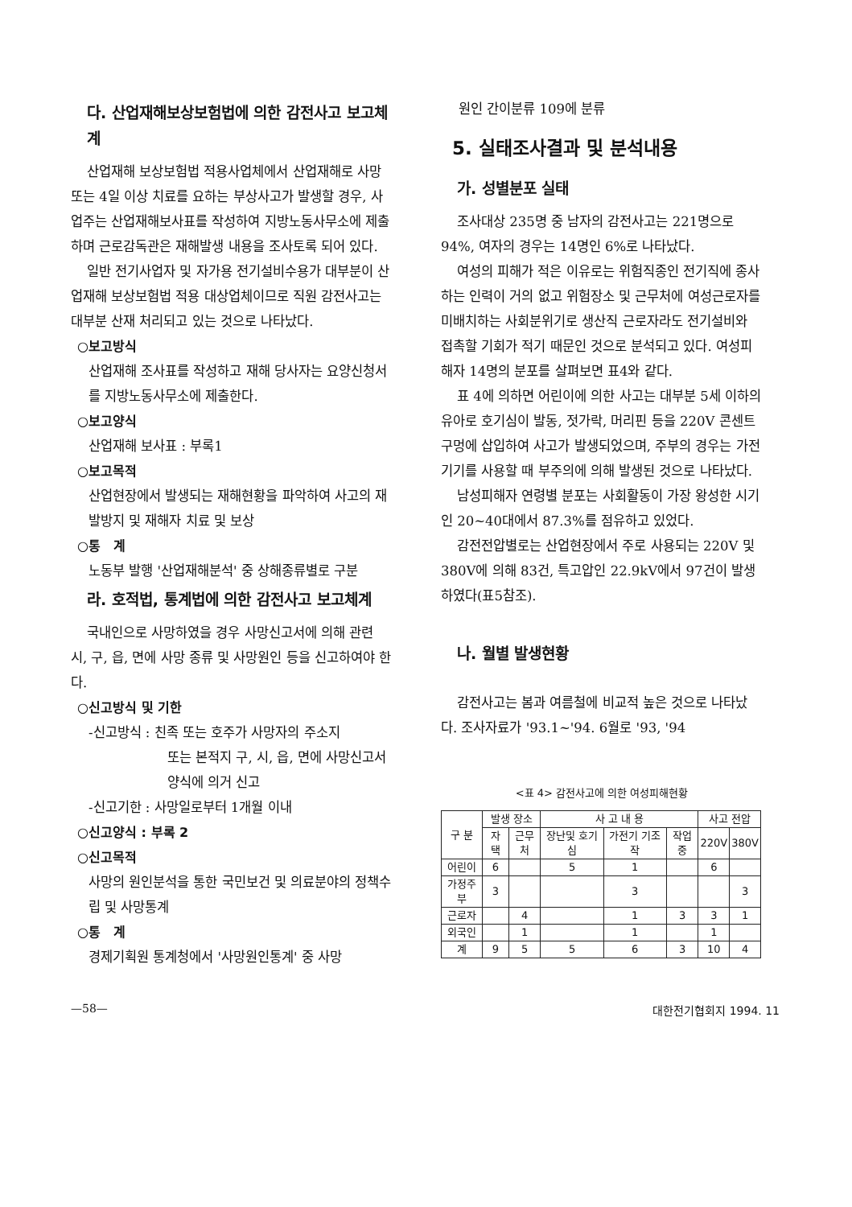다. 산업재해보상보험법에 의한 감전사고 보고체계
산업재해 보상보험법 적용사업체에서 산업재해로 사망 또는 4일 이상 치료를 요하는 부상사고가 발생할 경우, 사업주는 산업재해보사표를 작성하여 지방노동사무소에 제출하며 근로감독관은 재해발생 내용을 조사토록 되어 있다.
일반 전기사업자 및 자가용 전기설비수용가 대부분이 산업재해 보상보험법 적용 대상업체이므로 직원 감전사고는 대부분 산재 처리되고 있는 것으로 나타났다.
○보고방식
산업재해 조사표를 작성하고 재해 당사자는 요양신청서를 지방노동사무소에 제출한다.
○보고양식
산업재해 보사표 : 부록1
○보고목적
산업현장에서 발생되는 재해현황을 파악하여 사고의 재발방지 및 재해자 치료 및 보상
○통　계
노동부 발행 '산업재해분석' 중 상해종류별로 구분
라. 호적법, 통계법에 의한 감전사고 보고체계
국내인으로 사망하였을 경우 사망신고서에 의해 관련 시, 구, 읍, 면에 사망 종류 및 사망원인 등을 신고하여야 한다.
○신고방식 및 기한
-신고방식 : 친족 또는 호주가 사망자의 주소지
또는 본적지 구, 시, 읍, 면에 사망신고서 양식에 의거 신고
-신고기한 : 사망일로부터 1개월 이내
○신고양식 : 부록 2
○신고목적
사망의 원인분석을 통한 국민보건 및 의료분야의 정책수립 및 사망통계
○통　계
경제기획원 통계청에서 '사망원인통계' 중 사망
원인 간이분류 109에 분류
5. 실태조사결과 및 분석내용
가. 성별분포 실태
조사대상 235명 중 남자의 감전사고는 221명으로 94%, 여자의 경우는 14명인 6%로 나타났다.
여성의 피해가 적은 이유로는 위험직종인 전기직에 종사하는 인력이 거의 없고 위험장소 및 근무처에 여성근로자를 미배치하는 사회분위기로 생산직 근로자라도 전기설비와 접촉할 기회가 적기 때문인 것으로 분석되고 있다. 여성피해자 14명의 분포를 살펴보면 표4와 같다.
표 4에 의하면 어린이에 의한 사고는 대부분 5세 이하의 유아로 호기심이 발동, 젓가락, 머리핀 등을 220V 콘센트 구멍에 삽입하여 사고가 발생되었으며, 주부의 경우는 가전기기를 사용할 때 부주의에 의해 발생된 것으로 나타났다.
남성피해자 연령별 분포는 사회활동이 가장 왕성한 시기인 20~40대에서 87.3%를 점유하고 있었다.
감전전압별로는 산업현장에서 주로 사용되는 220V 및 380V에 의해 83건, 특고압인 22.9kV에서 97건이 발생하였다(표5참조).
나. 월별 발생현황
감전사고는 봄과 여름철에 비교적 높은 것으로 나타났다. 조사자료가 '93.1~'94. 6월로 '93, '94
<표 4> 감전사고에 의한 여성피해현황
| 구 분 | 발생 장소 | | 사 고 내 용 | | | 사고 전압 | |
| --- | --- | --- | --- | --- | --- | --- | --- |
| | 자 택 | 근무처 | 장난및 호기심 | 가전기 기조작 | 작업중 | 220V | 380V |
| 어린이 | 6 | | 5 | 1 | | 6 | |
| 가정주부 | 3 | | | 3 | | | 3 |
| 근로자 | | 4 | | 1 | 3 | 3 | 1 |
| 외국인 | | 1 | | 1 | | 1 | |
| 계 | 9 | 5 | 5 | 6 | 3 | 10 | 4 |
—58— 대한전기협회지 1994. 11